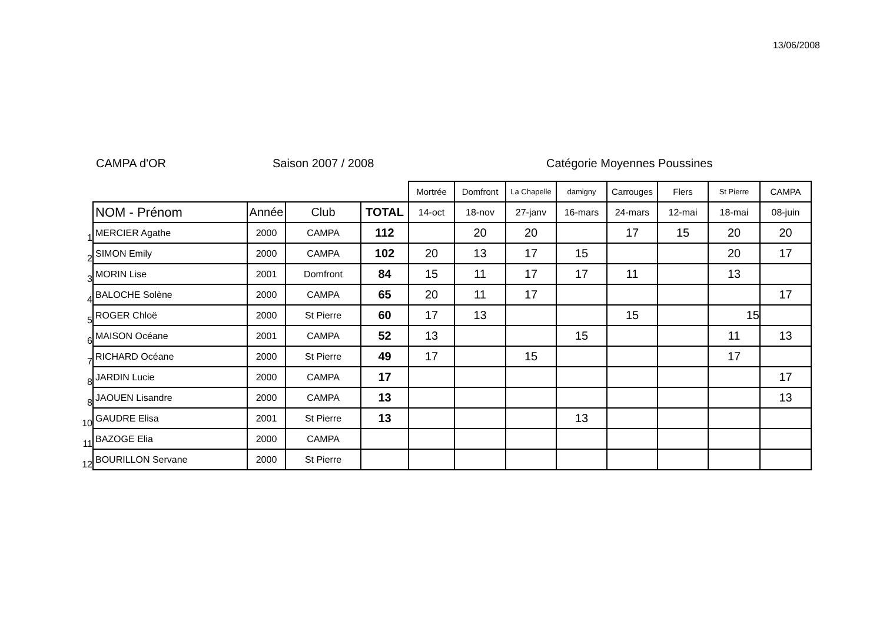13/06/2008
CAMPA d'OR Saison 2007 / 2008 Catégorie Moyennes Poussines
| | | | | | Mortrée | Domfront | La Chapelle | damigny | Carrouges | Flers | St Pierre | CAMPA |
| | NOM - Prénom | Année | Club | TOTAL | 14-oct | 18-nov | 27-janv | 16-mars | 24-mars | 12-mai | 18-mai | 08-juin |
| 1 | MERCIER Agathe | 2000 | CAMPA | 112 | | 20 | 20 | | 17 | 15 | 20 | 20 |
| 2 | SIMON Emily | 2000 | CAMPA | 102 | 20 | 13 | 17 | 15 | | | 20 | 17 |
| 3 | MORIN Lise | 2001 | Domfront | 84 | 15 | 11 | 17 | 17 | 11 | | 13 | |
| 4 | BALOCHE Solène | 2000 | CAMPA | 65 | 20 | 11 | 17 | | | | | 17 |
| 5 | ROGER Chloë | 2000 | St Pierre | 60 | 17 | 13 | | | 15 | | 15 | |
| 6 | MAISON Océane | 2001 | CAMPA | 52 | 13 | | | 15 | | | 11 | 13 |
| 7 | RICHARD Océane | 2000 | St Pierre | 49 | 17 | | 15 | | | | 17 | |
| 8 | JARDIN Lucie | 2000 | CAMPA | 17 | | | | | | | | 17 |
| 8 | JAOUEN Lisandre | 2000 | CAMPA | 13 | | | | | | | | 13 |
| 10 | GAUDRE Elisa | 2001 | St Pierre | 13 | | | | 13 | | | | |
| 11 | BAZOGE Elia | 2000 | CAMPA | | | | | | | | | |
| 12 | BOURILLON Servane | 2000 | St Pierre | | | | | | | | | |